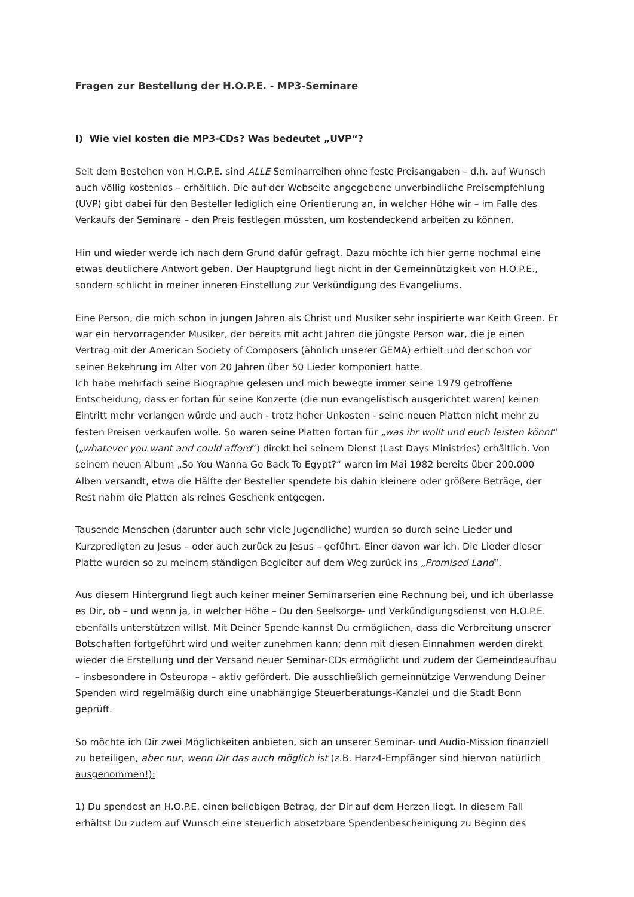Fragen zur Bestellung der H.O.P.E. - MP3-Seminare
I) Wie viel kosten die MP3-CDs? Was bedeutet „UVP“?
Seit dem Bestehen von H.O.P.E. sind ALLE Seminarreihen ohne feste Preisangaben – d.h. auf Wunsch auch völlig kostenlos – erhältlich. Die auf der Webseite angegebene unverbindliche Preisempfehlung (UVP) gibt dabei für den Besteller lediglich eine Orientierung an, in welcher Höhe wir – im Falle des Verkaufs der Seminare – den Preis festlegen müssten, um kostendeckend arbeiten zu können.
Hin und wieder werde ich nach dem Grund dafür gefragt. Dazu möchte ich hier gerne nochmal eine etwas deutlichere Antwort geben. Der Hauptgrund liegt nicht in der Gemeinnützigkeit von H.O.P.E., sondern schlicht in meiner inneren Einstellung zur Verkündigung des Evangeliums.
Eine Person, die mich schon in jungen Jahren als Christ und Musiker sehr inspirierte war Keith Green. Er war ein hervorragender Musiker, der bereits mit acht Jahren die jüngste Person war, die je einen Vertrag mit der American Society of Composers (ähnlich unserer GEMA) erhielt und der schon vor seiner Bekehrung im Alter von 20 Jahren über 50 Lieder komponiert hatte.
Ich habe mehrfach seine Biographie gelesen und mich bewegte immer seine 1979 getroffene Entscheidung, dass er fortan für seine Konzerte (die nun evangelistisch ausgerichtet waren) keinen Eintritt mehr verlangen würde und auch - trotz hoher Unkosten - seine neuen Platten nicht mehr zu festen Preisen verkaufen wolle. So waren seine Platten fortan für „was ihr wollt und euch leisten könnt“ („whatever you want and could afford“) direkt bei seinem Dienst (Last Days Ministries) erhältlich. Von seinem neuen Album „So You Wanna Go Back To Egypt?“ waren im Mai 1982 bereits über 200.000 Alben versandt, etwa die Hälfte der Besteller spendete bis dahin kleinere oder größere Beträge, der Rest nahm die Platten als reines Geschenk entgegen.
Tausende Menschen (darunter auch sehr viele Jugendliche) wurden so durch seine Lieder und Kurzpredigten zu Jesus – oder auch zurück zu Jesus – geführt. Einer davon war ich. Die Lieder dieser Platte wurden so zu meinem ständigen Begleiter auf dem Weg zurück ins „Promised Land“.
Aus diesem Hintergrund liegt auch keiner meiner Seminarserien eine Rechnung bei, und ich überlasse es Dir, ob – und wenn ja, in welcher Höhe – Du den Seelsorge- und Verkündigungsdienst von H.O.P.E. ebenfalls unterstützen willst. Mit Deiner Spende kannst Du ermöglichen, dass die Verbreitung unserer Botschaften fortgeführt wird und weiter zunehmen kann; denn mit diesen Einnahmen werden direkt wieder die Erstellung und der Versand neuer Seminar-CDs ermöglicht und zudem der Gemeindeaufbau – insbesondere in Osteuropa – aktiv gefördert. Die ausschließlich gemeinnützige Verwendung Deiner Spenden wird regelmäßig durch eine unabhängige Steuerberatungs-Kanzlei und die Stadt Bonn geprüft.
So möchte ich Dir zwei Möglichkeiten anbieten, sich an unserer Seminar- und Audio-Mission finanziell zu beteiligen, aber nur, wenn Dir das auch möglich ist (z.B. Harz4-Empfänger sind hiervon natürlich ausgenommen!):
1) Du spendest an H.O.P.E. einen beliebigen Betrag, der Dir auf dem Herzen liegt. In diesem Fall erhältst Du zudem auf Wunsch eine steuerlich absetzbare Spendenbescheinigung zu Beginn des